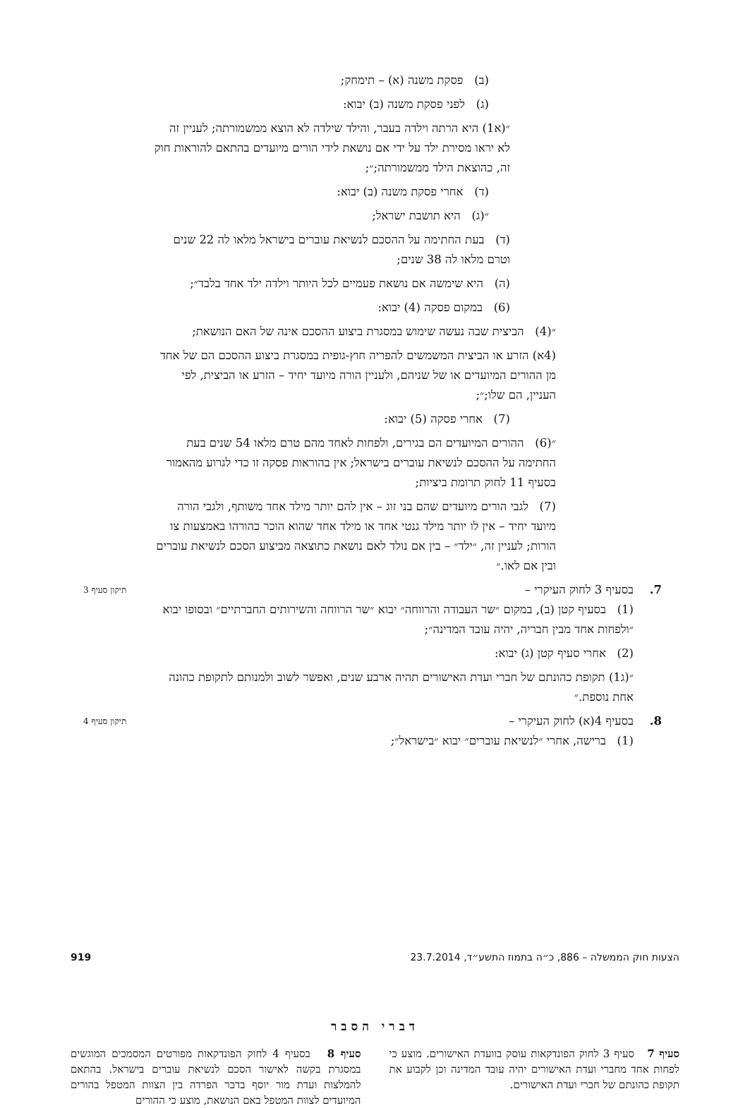(ב) פסקת משנה (א) – תימחק;
(ג) לפני פסקת משנה (ב) יבוא:
״(א1) היא הרתה וילדה בעבר, והילד שילדה לא הוצא ממשמורתה; לעניין זה לא יראו מסירת ילד על ידי אם נושאת לידי הורים מיועדים בהתאם להוראות חוק זה, כהוצאת הילד ממשמורתה;״;
(ד) אחרי פסקת משנה (ב) יבוא:
״(ג) היא תושבת ישראל;
(ד) בעת החתימה על ההסכם לנשיאת עוברים בישראל מלאו לה 22 שנים וטרם מלאו לה 38 שנים;
(ה) היא שימשה אם נושאת פעמיים לכל היותר וילדה ילד אחד בלבד״;
(6) במקום פסקה (4) יבוא:
״(4) הביצית שבה נעשה שימוש במסגרת ביצוע ההסכם אינה של האם הנושאת;
(4א) הזרע או הביצית המשמשים להפריה חוץ-גופית במסגרת ביצוע ההסכם הם של אחד מן ההורים המיועדים או של שניהם, ולעניין הורה מיועד יחיד – הזרע או הביצית, לפי העניין, הם שלו;״;
(7) אחרי פסקה (5) יבוא:
״(6) ההורים המיועדים הם בגירים, ולפחות לאחד מהם טרם מלאו 54 שנים בעת החתימה על ההסכם לנשיאת עוברים בישראל; אין בהוראות פסקה זו כדי לגרוע מהאמור בסעיף 11 לחוק תרומת ביציות;
(7) לגבי הורים מיועדים שהם בני זוג – אין להם יותר מילד אחד משותף, ולגבי הורה מיועד יחיד – אין לו יותר מילד גנטי אחד או מילד אחד שהוא הוכר כהורהו באמצעות צו הורות; לעניין זה, ״ילד״ – בין אם נולד לאם נושאת כתוצאה מביצוע הסכם לנשיאת עוברים ובין אם לאו.״
7. בסעיף 3 לחוק העיקרי – תיקון סעיף 3
(1) בסעיף קטן (ב), במקום ״שר העבודה והרווחה״ יבוא ״שר הרווחה והשירותים החברתיים״ ובסופו יבוא ״ולפחות אחד מבין חבריה, יהיה עובד המדינה״;
(2) אחרי סעיף קטן (ג) יבוא:
״(ג1) תקופת כהונתם של חברי ועדת האישורים תהיה ארבע שנים, ואפשר לשוב ולמנותם לתקופת כהונה אחת נוספת.״
8. בסעיף 4(א) לחוק העיקרי – תיקון סעיף 4
(1) ברישה, אחרי ״לנשיאת עוברים״ יבוא ״בישראל״;
דברי הסבר
סעיף 7 סעיף 3 לחוק הפונדקאות עוסק בוועדת האישורים. מוצע כי לפחות אחד מחברי ועדת האישורים יהיה עובד המדינה וכן לקבוע את תקופת כהונתם של חברי ועדת האישורים.
סעיף 8 בסעיף 4 לחוק הפונדקאות מפורטים המסמכים המוגשים במסגרת בקשה לאישור הסכם לנשיאת עוברים בישראל. בהתאם להמלצות ועדת מור יוסף בדבר הפרדה בין הצוות המטפל בהורים המיועדים לצוות המטפל באם הנושאת, מוצע כי ההורים
הצעות חוק הממשלה – 886, כ״ה בתמוז התשע״ד, 23.7.2014 919